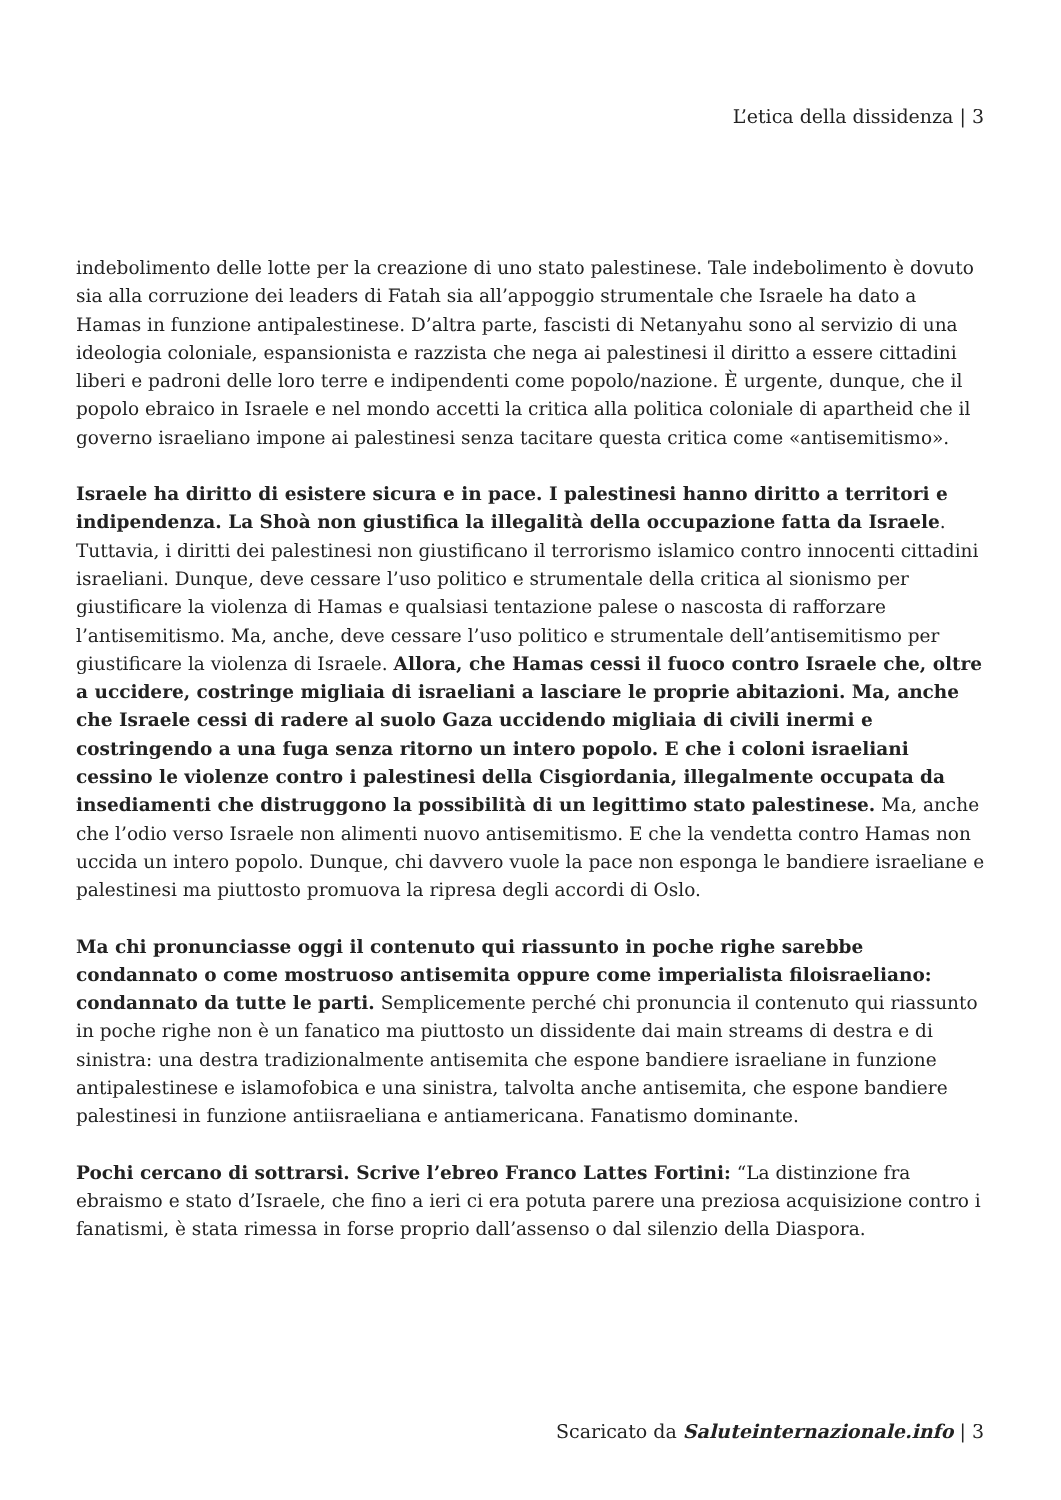L’etica della dissidenza | 3
indebolimento delle lotte per la creazione di uno stato palestinese. Tale indebolimento è dovuto sia alla corruzione dei leaders di Fatah sia all’appoggio strumentale che Israele ha dato a Hamas in funzione antipalestinese. D’altra parte, fascisti di Netanyahu sono al servizio di una ideologia coloniale, espansionista e razzista che nega ai palestinesi il diritto a essere cittadini liberi e padroni delle loro terre e indipendenti come popolo/nazione. È urgente, dunque, che il popolo ebraico in Israele e nel mondo accetti la critica alla politica coloniale di apartheid che il governo israeliano impone ai palestinesi senza tacitare questa critica come «antisemitismo».
Israele ha diritto di esistere sicura e in pace. I palestinesi hanno diritto a territori e indipendenza. La Shoà non giustifica la illegalità della occupazione fatta da Israele. Tuttavia, i diritti dei palestinesi non giustificano il terrorismo islamico contro innocenti cittadini israeliani. Dunque, deve cessare l’uso politico e strumentale della critica al sionismo per giustificare la violenza di Hamas e qualsiasi tentazione palese o nascosta di rafforzare l’antisemitismo. Ma, anche, deve cessare l’uso politico e strumentale dell’antisemitismo per giustificare la violenza di Israele. Allora, che Hamas cessi il fuoco contro Israele che, oltre a uccidere, costringe migliaia di israeliani a lasciare le proprie abitazioni. Ma, anche che Israele cessi di radere al suolo Gaza uccidendo migliaia di civili inermi e costringendo a una fuga senza ritorno un intero popolo. E che i coloni israeliani cessino le violenze contro i palestinesi della Cisgiordania, illegalmente occupata da insediamenti che distruggono la possibilità di un legittimo stato palestinese. Ma, anche che l’odio verso Israele non alimenti nuovo antisemitismo. E che la vendetta contro Hamas non uccida un intero popolo. Dunque, chi davvero vuole la pace non esponga le bandiere israeliane e palestinesi ma piuttosto promuova la ripresa degli accordi di Oslo.
Ma chi pronunciasse oggi il contenuto qui riassunto in poche righe sarebbe condannato o come mostruoso antisemita oppure come imperialista filoisraeliano: condannato da tutte le parti. Semplicemente perché chi pronuncia il contenuto qui riassunto in poche righe non è un fanatico ma piuttosto un dissidente dai main streams di destra e di sinistra: una destra tradizionalmente antisemita che espone bandiere israeliane in funzione antipalestinese e islamofobica e una sinistra, talvolta anche antisemita, che espone bandiere palestinesi in funzione antiisraeliana e antiamericana. Fanatismo dominante.
Pochi cercano di sottrarsi. Scrive l’ebreo Franco Lattes Fortini: “La distinzione fra ebraismo e stato d’Israele, che fino a ieri ci era potuta parere una preziosa acquisizione contro i fanatismi, è stata rimessa in forse proprio dall’assenso o dal silenzio della Diaspora.
Scaricato da Saluteinternazionale.info | 3